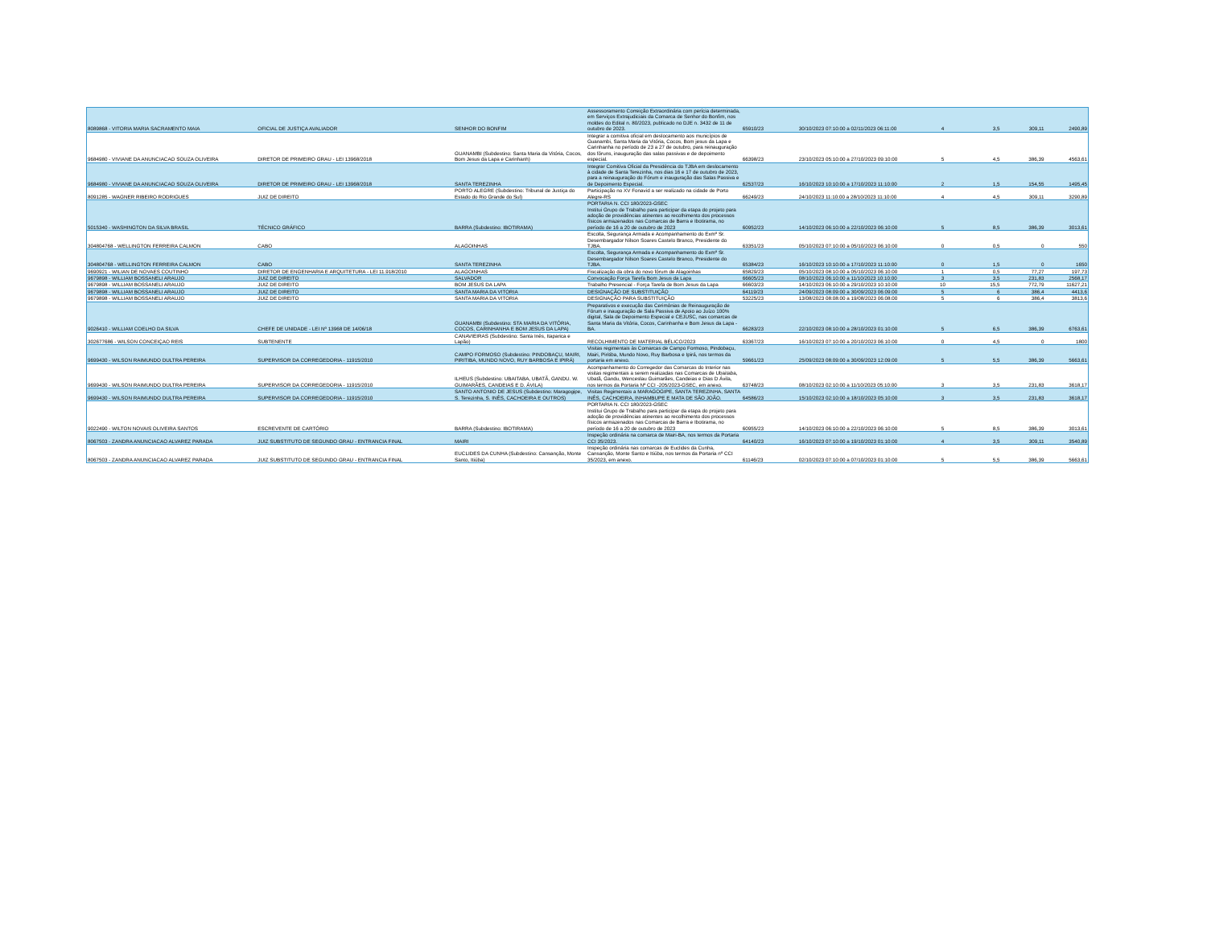| 8089868 - VITORIA MARIA SACRAMENTO MAIA | OFICIAL DE JUSTIÇA AVALIADOR | SENHOR DO BONFIM | Assessoramento Correição Extraordinária com perícia determinada, em Serviços Extrajudiciais da Comarca de Senhor do Bonfim, nos moldes do Edital n. 80/2023, publicado no DJE n. 3432 de 11 de outubro de 2023. | 65910/23 | 30/10/2023 07:10:00 a 02/11/2023 06:11:00 | 4 | 3,5 | 309,11 | 2490,89 |
| 9684980 - VIVIANE DA ANUNCIACAO SOUZA OLIVEIRA | DIRETOR DE PRIMEIRO GRAU - LEI 13968/2018 | GUANAMBI (Subdestino: Santa Maria da Vitória, Cocos, Bom Jesus da Lapa e Carinhanh) | Integrar a comitiva oficial em deslocamento aos municípios de Guanambi, Santa Maria da Vitória, Cocos, Bom jesus da Lapa e Carinhanha no período de 23 a 27 de outubro, para reinauguração dos fóruns, inauguração das salas passivas e de depoimento especial. | 66398/23 | 23/10/2023 05:10:00 a 27/10/2023 09:10:00 | 5 | 4,5 | 386,39 | 4563,61 |
| 9684980 - VIVIANE DA ANUNCIACAO SOUZA OLIVEIRA | DIRETOR DE PRIMEIRO GRAU - LEI 13968/2018 | SANTA TEREZINHA | Integrar Comitiva Oficial da Presidência do TJBA em deslocamento à cidade de Santa Terezinha, nos dias 16 e 17 de outubro de 2023, para a reinauguração do Fórum e inauguração das Salas Passiva e de Depoimento Especial. | 62537/23 | 16/10/2023 10:10:00 a 17/10/2023 11:10:00 | 2 | 1,5 | 154,55 | 1495,45 |
| 8091285 - WAGNER RIBEIRO RODRIGUES | JUIZ DE DIREITO | PORTO ALEGRE (Subdestino: Tribunal de Justiça do Estado do Rio Grande do Sul) | Participação no XV Fonavid a ser realizado na cidade de Porto Alegre-RS | 66249/23 | 24/10/2023 11:10:00 a 28/10/2023 11:10:00 | 4 | 4,5 | 309,11 | 3290,89 |
| 5015340 - WASHINGTON DA SILVA BRASIL | TÉCNICO GRÁFICO | BARRA (Subdestino: IBOTIRAMA) | PORTARIA N. CCI 180/2023-GSEC Institui Grupo de Trabalho para participar da etapa do projeto para adoção de providências atinentes ao recolhimento dos processos físicos armazenados nas Comarcas de Barra e Ibotirama, no período de 16 a 20 de outubro de 2023 | 60952/23 | 14/10/2023 06:10:00 a 22/10/2023 06:10:00 | 5 | 8,5 | 386,39 | 3013,61 |
| 304804768 - WELLINGTON FERREIRA CALMON | CABO | ALAGOINHAS | Escolta, Segurança Armada e Acompanhamento do Exmº Sr. Desembargador Nilson Soares Castelo Branco, Presidente do TJBA. | 63351/23 | 05/10/2023 07:10:00 a 05/10/2023 06:10:00 | 0 | 0,5 | 0 | 550 |
| 304804768 - WELLINGTON FERREIRA CALMON | CABO | SANTA TEREZINHA | Escolta, Segurança Armada e Acompanhamento do Exmº Sr. Desembargador Nilson Soares Castelo Branco, Presidente do TJBA. | 65384/23 | 16/10/2023 10:10:00 a 17/10/2023 11:10:00 | 0 | 1,5 | 0 | 1650 |
| 9690921 - WILIAN DE NOVAES COUTINHO | DIRETOR DE ENGENHARIA E ARQUITETURA - LEI 11.918/2010 | ALAGOINHAS | Fiscalização da obra do novo fórum de Alagoinhas | 65829/23 | 05/10/2023 08:10:00 a 05/10/2023 06:10:00 | 1 | 0,5 | 77,27 | 197,73 |
| 9679898 - WILLIAM BOSSANELI ARAUJO | JUIZ DE DIREITO | SALVADOR | Convocação Força Tarefa Bom Jesus da Lapa | 66605/23 | 08/10/2023 06:10:00 a 11/10/2023 10:10:00 | 3 | 3,5 | 231,83 | 2568,17 |
| 9679898 - WILLIAM BOSSANELI ARAUJO | JUIZ DE DIREITO | BOM JESUS DA LAPA | Trabalho Presencial - Força Tarefa de Bom Jesus da Lapa | 66603/23 | 14/10/2023 06:10:00 a 29/10/2023 10:10:00 | 10 | 15,5 | 772,79 | 11627,21 |
| 9679898 - WILLIAM BOSSANELI ARAUJO | JUIZ DE DIREITO | SANTA MARIA DA VITORIA | DESIGNAÇÃO DE SUBSTITUIÇÃO | 64119/23 | 24/09/2023 08:09:00 a 30/09/2023 06:09:00 | 5 | 6 | 386,4 | 4413,6 |
| 9679898 - WILLIAM BOSSANELI ARAUJO | JUIZ DE DIREITO | SANTA MARIA DA VITORIA | DESIGNAÇÃO PARA SUBSTITUIÇÃO | 53225/23 | 13/08/2023 08:08:00 a 19/08/2023 06:08:00 | 5 | 6 | 386,4 | 3813,6 |
| 9026410 - WILLIAM COELHO DA SILVA | CHEFE DE UNIDADE - LEI Nº 13968 DE 14/06/18 | GUANAMBI (Subdestino: STA MARIA DA VITÓRIA, COCOS, CARINHANHA E BOM JESUS DA LAPA) | Preparativos e execução das Cerimônias de Reinauguração de Fórum e inauguração de Sala Passiva de Apoio ao Juízo 100% digital, Sala de Depoimento Especial e CEJUSC, nas comarcas de Santa Maria da Vitória, Cocos, Carinhanha e Bom Jesus da Lapa -BA. | 66283/23 | 22/10/2023 08:10:00 a 28/10/2023 01:10:00 | 5 | 6,5 | 386,39 | 6763,61 |
| 302677686 - WILSON CONCEIÇAO REIS | SUBTENENTE | CANAVIEIRAS (Subdestino: Santa Inês, Itaparica e Lapão) | RECOLHIMENTO DE MATERIAL BÉLICO/2023 | 63367/23 | 16/10/2023 07:10:00 a 20/10/2023 06:10:00 | 0 | 4,5 | 0 | 1800 |
| 9699430 - WILSON RAIMUNDO DULTRA PEREIRA | SUPERVISOR DA CORREGEDORIA - 11915/2010 | CAMPO FORMOSO (Subdestino: PINDOBAÇU, MAIRI, PIRITIBA, MUNDO NOVO, RUY BARBOSA E IPIRÁ) | Visitas regimentais às Comarcas de Campo Formoso, Pindobaçu, Mairi, Piritiba, Mundo Novo, Ruy Barbosa e Ipirá, nos termos da portaria em anexo. | 59661/23 | 25/09/2023 08:09:00 a 30/09/2023 12:09:00 | 5 | 5,5 | 386,39 | 5663,61 |
| 9699430 - WILSON RAIMUNDO DULTRA PEREIRA | SUPERVISOR DA CORREGEDORIA - 11915/2010 | ILHEUS (Subdestino: UBAITABA, UBATÃ, GANDU. W. GUIMARÃES, CANDEIAS E D. ÁVILA) | Acompanhamento do Corregedor das Comarcas do Interior nas visitas regimentais a serem realizadas nas Comarcas de Ubaitaba, Ubatã, Gandu, Wenceslau Guimarães, Candeias e Dias D Ávila, nos termos da Portaria Nº CCI -205/2023-GSEC, em anexo. | 63748/23 | 08/10/2023 02:10:00 a 11/10/2023 05:10:00 | 3 | 3,5 | 231,83 | 3618,17 |
| 9699430 - WILSON RAIMUNDO DULTRA PEREIRA | SUPERVISOR DA CORREGEDORIA - 11915/2010 | SANTO ANTONIO DE JESUS (Subdestino: Maragogipe, S. Terezinha, S. INÊS, CACHOEIRA E OUTROS) | Visitas Regimentais a MARAGOGIPE, SANTA TEREZINHA, SANTA INÊS, CACHOEIRA, INHAMBUPE E MATA DE SÃO JOÃO. | 64586/23 | 15/10/2023 02:10:00 a 18/10/2023 05:10:00 | 3 | 3,5 | 231,83 | 3618,17 |
| 9022490 - WILTON NOVAIS OLIVEIRA SANTOS | ESCREVENTE DE CARTÓRIO | BARRA (Subdestino: IBOTIRAMA) | PORTARIA N. CCI 180/2023-GSEC Institui Grupo de Trabalho para participar da etapa do projeto para adoção de providências atinentes ao recolhimento dos processos físicos armazenados nas Comarcas de Barra e Ibotirama, no período de 16 a 20 de outubro de 2023 | 60955/23 | 14/10/2023 06:10:00 a 22/10/2023 06:10:00 | 5 | 8,5 | 386,39 | 3013,61 |
| 8067503 - ZANDRA ANUNCIACAO ALVAREZ PARADA | JUIZ SUBSTITUTO DE SEGUNDO GRAU - ENTRANCIA FINAL | MAIRI | Inspeção ordinária na comarca de Mairi-BA, nos termos da Portaria CCI 35/2023. | 64140/23 | 16/10/2023 07:10:00 a 19/10/2023 01:10:00 | 4 | 3,5 | 309,11 | 3540,89 |
| 8067503 - ZANDRA ANUNCIACAO ALVAREZ PARADA | JUIZ SUBSTITUTO DE SEGUNDO GRAU - ENTRANCIA FINAL | EUCLIDES DA CUNHA (Subdestino: Cansanção, Monte Santo, Itiúba) | Inspeção ordinária nas comarcas de Euclides da Cunha, Cansanção, Monte Santo e Itiúba, nos termos da Portaria nº CCI 35/2023, em anexo. | 61146/23 | 02/10/2023 07:10:00 a 07/10/2023 01:10:00 | 5 | 5,5 | 386,39 | 5663,61 |